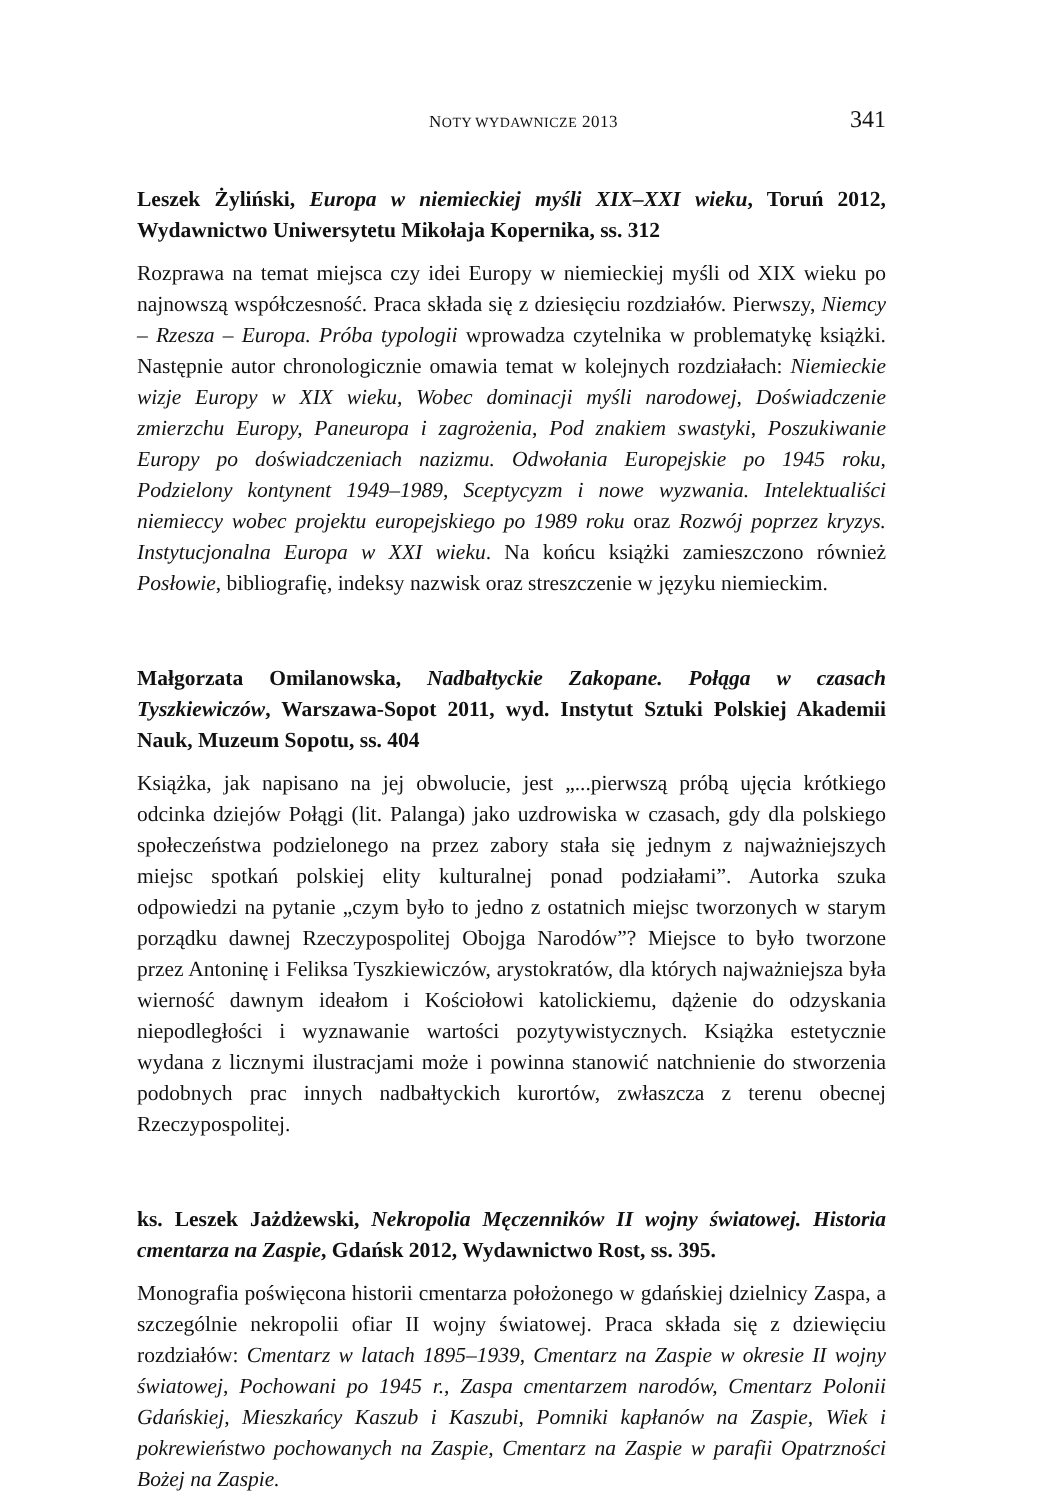NOTY WYDAWNICZE 2013 341
Leszek Żyliński, Europa w niemieckiej myśli XIX–XXI wieku, Toruń 2012, Wydawnictwo Uniwersytetu Mikołaja Kopernika, ss. 312
Rozprawa na temat miejsca czy idei Europy w niemieckiej myśli od XIX wieku po najnowszą współczesność. Praca składa się z dziesięciu rozdziałów. Pierwszy, Niemcy – Rzesza – Europa. Próba typologii wprowadza czytelnika w problematykę książki. Następnie autor chronologicznie omawia temat w kolejnych rozdziałach: Niemieckie wizje Europy w XIX wieku, Wobec dominacji myśli narodowej, Doświadczenie zmierzchu Europy, Paneuropa i zagrożenia, Pod znakiem swastyki, Poszukiwanie Europy po doświadczeniach nazizmu. Odwołania Europejskie po 1945 roku, Podzielony kontynent 1949–1989, Sceptycyzm i nowe wyzwania. Intelektualiści niemieccy wobec projektu europejskiego po 1989 roku oraz Rozwój poprzez kryzys. Instytucjonalna Europa w XXI wieku. Na końcu książki zamieszczono również Posłowie, bibliografię, indeksy nazwisk oraz streszczenie w języku niemieckim.
Małgorzata Omilanowska, Nadbałtyckie Zakopane. Połąga w czasach Tyszkiewiczów, Warszawa-Sopot 2011, wyd. Instytut Sztuki Polskiej Akademii Nauk, Muzeum Sopotu, ss. 404
Książka, jak napisano na jej obwolucie, jest „...pierwszą próbą ujęcia krótkiego odcinka dziejów Połągi (lit. Palanga) jako uzdrowiska w czasach, gdy dla polskiego społeczeństwa podzielonego na przez zabory stała się jednym z najważniejszych miejsc spotkań polskiej elity kulturalnej ponad podziałami”. Autorka szuka odpowiedzi na pytanie „czym było to jedno z ostatnich miejsc tworzonych w starym porządku dawnej Rzeczypospolitej Obojga Narodów”? Miejsce to było tworzone przez Antoninę i Feliksa Tyszkiewiczów, arystokratów, dla których najważniejsza była wierność dawnym ideałom i Kościołowi katolickiemu, dążenie do odzyskania niepodległości i wyznawanie wartości pozytywistycznych. Książka estetycznie wydana z licznymi ilustracjami może i powinna stanowić natchnienie do stworzenia podobnych prac innych nadbałtyckich kurortów, zwłaszcza z terenu obecnej Rzeczypospolitej.
ks. Leszek Jażdżewski, Nekropolia Męczenników II wojny światowej. Historia cmentarza na Zaspie, Gdańsk 2012, Wydawnictwo Rost, ss. 395.
Monografia poświęcona historii cmentarza położonego w gdańskiej dzielnicy Zaspa, a szczególnie nekropolii ofiar II wojny światowej. Praca składa się z dziewięciu rozdziałów: Cmentarz w latach 1895–1939, Cmentarz na Zaspie w okresie II wojny światowej, Pochowani po 1945 r., Zaspa cmentarzem narodów, Cmentarz Polonii Gdańskiej, Mieszkańcy Kaszub i Kaszubi, Pomniki kapłanów na Zaspie, Wiek i pokrewieństwo pochowanych na Zaspie, Cmentarz na Zaspie w parafii Opatrzności Bożej na Zaspie.